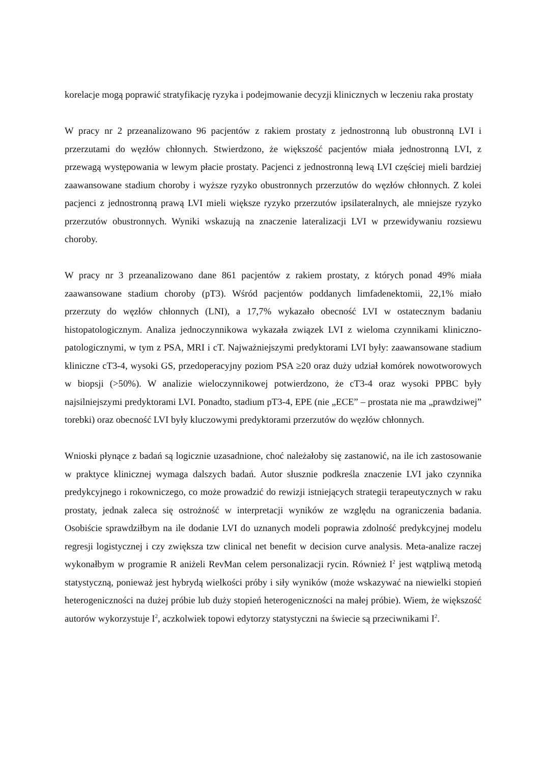korelacje mogą poprawić stratyfikację ryzyka i podejmowanie decyzji klinicznych w leczeniu raka prostaty
W pracy nr 2 przeanalizowano 96 pacjentów z rakiem prostaty z jednostronną lub obustronną LVI i przerzutami do węzłów chłonnych. Stwierdzono, że większość pacjentów miała jednostronną LVI, z przewagą występowania w lewym płacie prostaty. Pacjenci z jednostronną lewą LVI częściej mieli bardziej zaawansowane stadium choroby i wyższe ryzyko obustronnych przerzutów do węzłów chłonnych. Z kolei pacjenci z jednostronną prawą LVI mieli większe ryzyko przerzutów ipsilateralnych, ale mniejsze ryzyko przerzutów obustronnych. Wyniki wskazują na znaczenie lateralizacji LVI w przewidywaniu rozsiewu choroby.
W pracy nr 3 przeanalizowano dane 861 pacjentów z rakiem prostaty, z których ponad 49% miała zaawansowane stadium choroby (pT3). Wśród pacjentów poddanych limfadenektomii, 22,1% miało przerzuty do węzłów chłonnych (LNI), a 17,7% wykazało obecność LVI w ostatecznym badaniu histopatologicznym. Analiza jednoczynnikowa wykazała związek LVI z wieloma czynnikami kliniczno-patologicznymi, w tym z PSA, MRI i cT. Najważniejszymi predyktorami LVI były: zaawansowane stadium kliniczne cT3-4, wysoki GS, przedoperacyjny poziom PSA ≥20 oraz duży udział komórek nowotworowych w biopsji (>50%). W analizie wieloczynnikowej potwierdzono, że cT3-4 oraz wysoki PPBC były najsilniejszymi predyktorami LVI. Ponadto, stadium pT3-4, EPE (nie „ECE” – prostata nie ma „prawdziwej” torebki) oraz obecność LVI były kluczowymi predyktorami przerzutów do węzłów chłonnych.
Wnioski płynące z badań są logicznie uzasadnione, choć należałoby się zastanowić, na ile ich zastosowanie w praktyce klinicznej wymaga dalszych badań. Autor słusznie podkreśla znaczenie LVI jako czynnika predykcyjnego i rokowniczego, co może prowadzić do rewizji istniejących strategii terapeutycznych w raku prostaty, jednak zaleca się ostrożność w interpretacji wyników ze względu na ograniczenia badania. Osobiście sprawdziłbym na ile dodanie LVI do uznanych modeli poprawia zdolność predykcyjnej modelu regresji logistycznej i czy zwiększa tzw clinical net benefit w decision curve analysis. Meta-analize raczej wykonałbym w programie R aniżeli RevMan celem personalizacji rycin. Również I<sup>2</sup> jest wątpliwą metodą statystyczną, ponieważ jest hybrydą wielkości próby i siły wyników (może wskazywać na niewielki stopień heterogeniczności na dużej próbie lub duży stopień heterogeniczności na małej próbie). Wiem, że większość autorów wykorzystuje I<sup>2</sup>, aczkolwiek topowi edytorzy statystyczni na świecie są przeciwnikami I<sup>2</sup>.